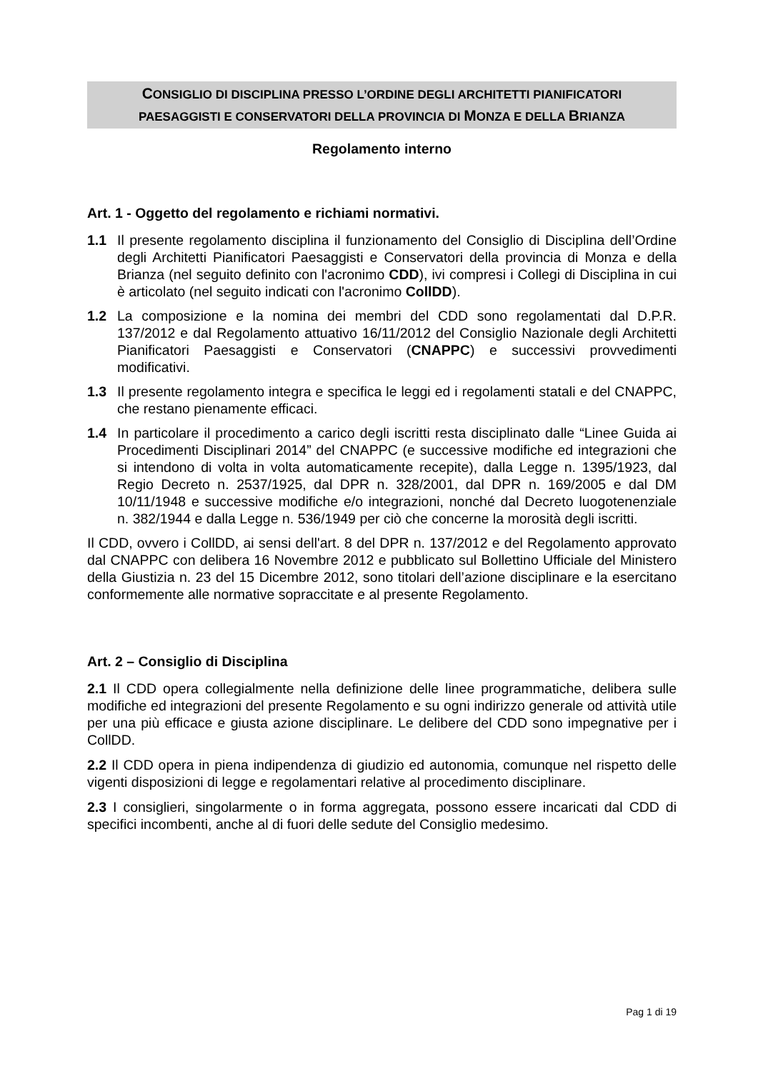CONSIGLIO DI DISCIPLINA PRESSO L’ORDINE DEGLI ARCHITETTI PIANIFICATORI
PAESAGGISTI E CONSERVATORI DELLA PROVINCIA DI MONZA E DELLA BRIANZA
Regolamento interno
Art. 1 - Oggetto del regolamento e richiami normativi.
1.1 Il presente regolamento disciplina il funzionamento del Consiglio di Disciplina dell’Ordine degli Architetti Pianificatori Paesaggisti e Conservatori della provincia di Monza e della Brianza (nel seguito definito con l'acronimo CDD), ivi compresi i Collegi di Disciplina in cui è articolato (nel seguito indicati con l'acronimo CollDD).
1.2 La composizione e la nomina dei membri del CDD sono regolamentati dal D.P.R. 137/2012 e dal Regolamento attuativo 16/11/2012 del Consiglio Nazionale degli Architetti Pianificatori Paesaggisti e Conservatori (CNAPPC) e successivi provvedimenti modificativi.
1.3 Il presente regolamento integra e specifica le leggi ed i regolamenti statali e del CNAPPC, che restano pienamente efficaci.
1.4 In particolare il procedimento a carico degli iscritti resta disciplinato dalle “Linee Guida ai Procedimenti Disciplinari 2014” del CNAPPC (e successive modifiche ed integrazioni che si intendono di volta in volta automaticamente recepite), dalla Legge n. 1395/1923, dal Regio Decreto n. 2537/1925, dal DPR n. 328/2001, dal DPR n. 169/2005 e dal DM 10/11/1948 e successive modifiche e/o integrazioni, nonché dal Decreto luogotenenziale n. 382/1944 e dalla Legge n. 536/1949 per ciò che concerne la morosità degli iscritti.
Il CDD, ovvero i CollDD, ai sensi dell'art. 8 del DPR n. 137/2012 e del Regolamento approvato dal CNAPPC con delibera 16 Novembre 2012 e pubblicato sul Bollettino Ufficiale del Ministero della Giustizia n. 23 del 15 Dicembre 2012, sono titolari dell’azione disciplinare e la esercitano conformemente alle normative sopraccitate e al presente Regolamento.
Art. 2 – Consiglio di Disciplina
2.1 Il CDD opera collegialmente nella definizione delle linee programmatiche, delibera sulle modifiche ed integrazioni del presente Regolamento e su ogni indirizzo generale od attività utile per una più efficace e giusta azione disciplinare. Le delibere del CDD sono impegnative per i CollDD.
2.2 Il CDD opera in piena indipendenza di giudizio ed autonomia, comunque nel rispetto delle vigenti disposizioni di legge e regolamentari relative al procedimento disciplinare.
2.3 I consiglieri, singolarmente o in forma aggregata, possono essere incaricati dal CDD di specifici incombenti, anche al di fuori delle sedute del Consiglio medesimo.
Pag 1 di 19